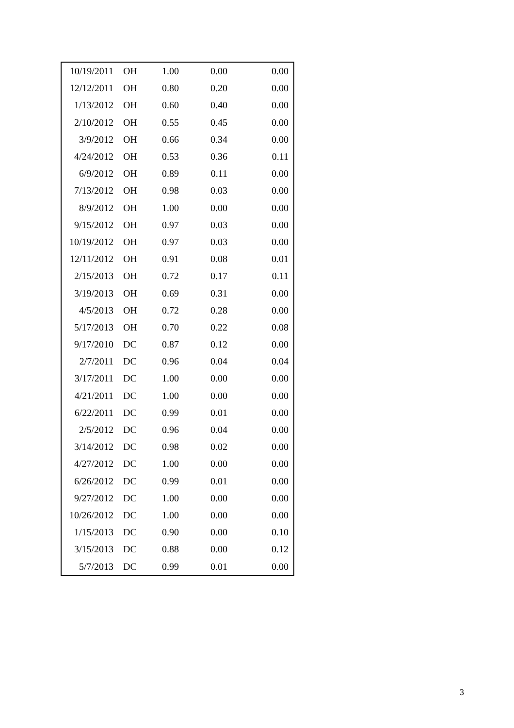| 10/19/2011 | OH | 1.00 | 0.00 | 0.00 |
| 12/12/2011 | OH | 0.80 | 0.20 | 0.00 |
| 1/13/2012 | OH | 0.60 | 0.40 | 0.00 |
| 2/10/2012 | OH | 0.55 | 0.45 | 0.00 |
| 3/9/2012 | OH | 0.66 | 0.34 | 0.00 |
| 4/24/2012 | OH | 0.53 | 0.36 | 0.11 |
| 6/9/2012 | OH | 0.89 | 0.11 | 0.00 |
| 7/13/2012 | OH | 0.98 | 0.03 | 0.00 |
| 8/9/2012 | OH | 1.00 | 0.00 | 0.00 |
| 9/15/2012 | OH | 0.97 | 0.03 | 0.00 |
| 10/19/2012 | OH | 0.97 | 0.03 | 0.00 |
| 12/11/2012 | OH | 0.91 | 0.08 | 0.01 |
| 2/15/2013 | OH | 0.72 | 0.17 | 0.11 |
| 3/19/2013 | OH | 0.69 | 0.31 | 0.00 |
| 4/5/2013 | OH | 0.72 | 0.28 | 0.00 |
| 5/17/2013 | OH | 0.70 | 0.22 | 0.08 |
| 9/17/2010 | DC | 0.87 | 0.12 | 0.00 |
| 2/7/2011 | DC | 0.96 | 0.04 | 0.04 |
| 3/17/2011 | DC | 1.00 | 0.00 | 0.00 |
| 4/21/2011 | DC | 1.00 | 0.00 | 0.00 |
| 6/22/2011 | DC | 0.99 | 0.01 | 0.00 |
| 2/5/2012 | DC | 0.96 | 0.04 | 0.00 |
| 3/14/2012 | DC | 0.98 | 0.02 | 0.00 |
| 4/27/2012 | DC | 1.00 | 0.00 | 0.00 |
| 6/26/2012 | DC | 0.99 | 0.01 | 0.00 |
| 9/27/2012 | DC | 1.00 | 0.00 | 0.00 |
| 10/26/2012 | DC | 1.00 | 0.00 | 0.00 |
| 1/15/2013 | DC | 0.90 | 0.00 | 0.10 |
| 3/15/2013 | DC | 0.88 | 0.00 | 0.12 |
| 5/7/2013 | DC | 0.99 | 0.01 | 0.00 |
3